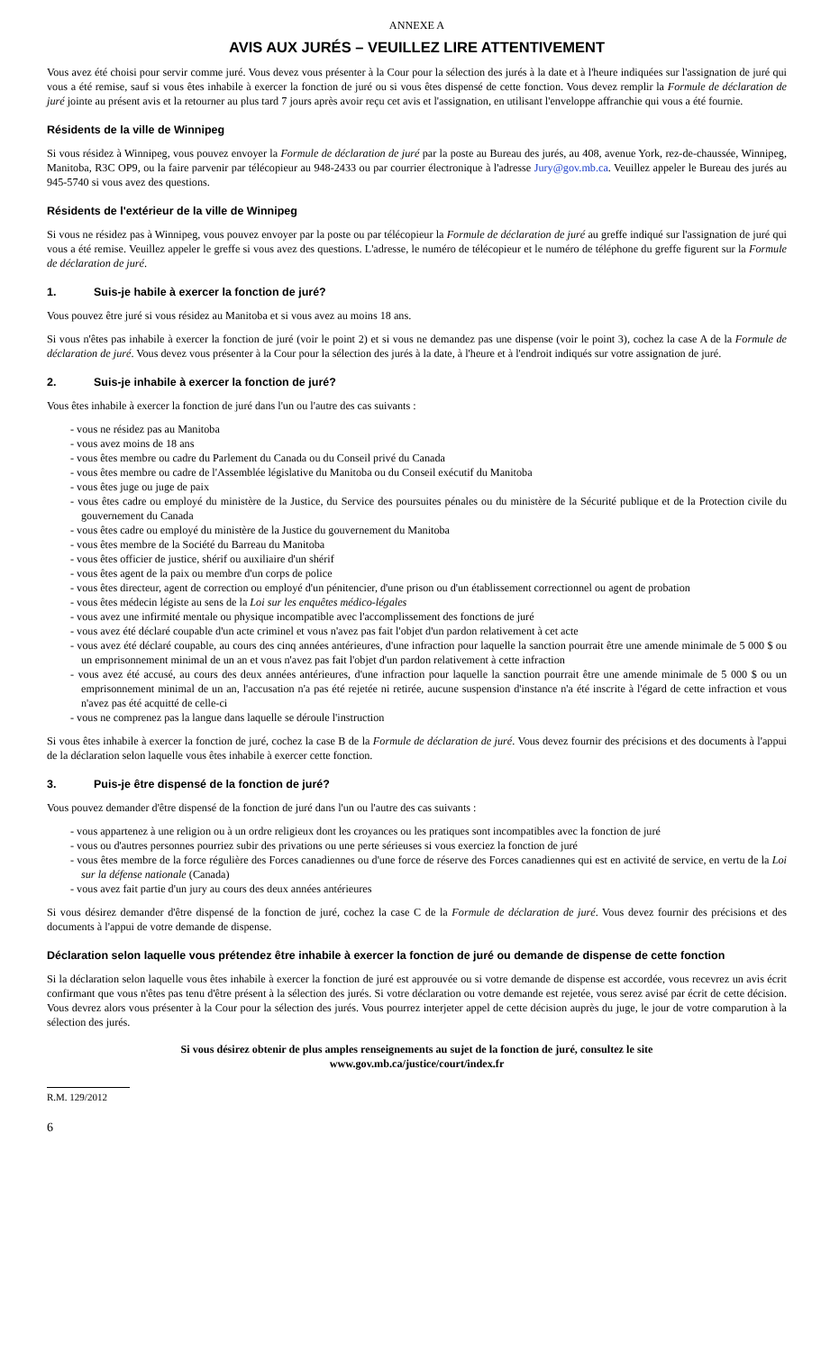ANNEXE A
AVIS AUX JURÉS – VEUILLEZ LIRE ATTENTIVEMENT
Vous avez été choisi pour servir comme juré. Vous devez vous présenter à la Cour pour la sélection des jurés à la date et à l'heure indiquées sur l'assignation de juré qui vous a été remise, sauf si vous êtes inhabile à exercer la fonction de juré ou si vous êtes dispensé de cette fonction. Vous devez remplir la Formule de déclaration de juré jointe au présent avis et la retourner au plus tard 7 jours après avoir reçu cet avis et l'assignation, en utilisant l'enveloppe affranchie qui vous a été fournie.
Résidents de la ville de Winnipeg
Si vous résidez à Winnipeg, vous pouvez envoyer la Formule de déclaration de juré par la poste au Bureau des jurés, au 408, avenue York, rez-de-chaussée, Winnipeg, Manitoba, R3C OP9, ou la faire parvenir par télécopieur au 948-2433 ou par courrier électronique à l'adresse Jury@gov.mb.ca. Veuillez appeler le Bureau des jurés au 945-5740 si vous avez des questions.
Résidents de l'extérieur de la ville de Winnipeg
Si vous ne résidez pas à Winnipeg, vous pouvez envoyer par la poste ou par télécopieur la Formule de déclaration de juré au greffe indiqué sur l'assignation de juré qui vous a été remise. Veuillez appeler le greffe si vous avez des questions. L'adresse, le numéro de télécopieur et le numéro de téléphone du greffe figurent sur la Formule de déclaration de juré.
1. Suis-je habile à exercer la fonction de juré?
Vous pouvez être juré si vous résidez au Manitoba et si vous avez au moins 18 ans.
Si vous n'êtes pas inhabile à exercer la fonction de juré (voir le point 2) et si vous ne demandez pas une dispense (voir le point 3), cochez la case A de la Formule de déclaration de juré. Vous devez vous présenter à la Cour pour la sélection des jurés à la date, à l'heure et à l'endroit indiqués sur votre assignation de juré.
2. Suis-je inhabile à exercer la fonction de juré?
Vous êtes inhabile à exercer la fonction de juré dans l'un ou l'autre des cas suivants :
- vous ne résidez pas au Manitoba
- vous avez moins de 18 ans
- vous êtes membre ou cadre du Parlement du Canada ou du Conseil privé du Canada
- vous êtes membre ou cadre de l'Assemblée législative du Manitoba ou du Conseil exécutif du Manitoba
- vous êtes juge ou juge de paix
- vous êtes cadre ou employé du ministère de la Justice, du Service des poursuites pénales ou du ministère de la Sécurité publique et de la Protection civile du gouvernement du Canada
- vous êtes cadre ou employé du ministère de la Justice du gouvernement du Manitoba
- vous êtes membre de la Société du Barreau du Manitoba
- vous êtes officier de justice, shérif ou auxiliaire d'un shérif
- vous êtes agent de la paix ou membre d'un corps de police
- vous êtes directeur, agent de correction ou employé d'un pénitencier, d'une prison ou d'un établissement correctionnel ou agent de probation
- vous êtes médecin légiste au sens de la Loi sur les enquêtes médico-légales
- vous avez une infirmité mentale ou physique incompatible avec l'accomplissement des fonctions de juré
- vous avez été déclaré coupable d'un acte criminel et vous n'avez pas fait l'objet d'un pardon relativement à cet acte
- vous avez été déclaré coupable, au cours des cinq années antérieures, d'une infraction pour laquelle la sanction pourrait être une amende minimale de 5 000 $ ou un emprisonnement minimal de un an et vous n'avez pas fait l'objet d'un pardon relativement à cette infraction
- vous avez été accusé, au cours des deux années antérieures, d'une infraction pour laquelle la sanction pourrait être une amende minimale de 5 000 $ ou un emprisonnement minimal de un an, l'accusation n'a pas été rejetée ni retirée, aucune suspension d'instance n'a été inscrite à l'égard de cette infraction et vous n'avez pas été acquitté de celle-ci
- vous ne comprenez pas la langue dans laquelle se déroule l'instruction
Si vous êtes inhabile à exercer la fonction de juré, cochez la case B de la Formule de déclaration de juré. Vous devez fournir des précisions et des documents à l'appui de la déclaration selon laquelle vous êtes inhabile à exercer cette fonction.
3. Puis-je être dispensé de la fonction de juré?
Vous pouvez demander d'être dispensé de la fonction de juré dans l'un ou l'autre des cas suivants :
- vous appartenez à une religion ou à un ordre religieux dont les croyances ou les pratiques sont incompatibles avec la fonction de juré
- vous ou d'autres personnes pourriez subir des privations ou une perte sérieuses si vous exerciez la fonction de juré
- vous êtes membre de la force régulière des Forces canadiennes ou d'une force de réserve des Forces canadiennes qui est en activité de service, en vertu de la Loi sur la défense nationale (Canada)
- vous avez fait partie d'un jury au cours des deux années antérieures
Si vous désirez demander d'être dispensé de la fonction de juré, cochez la case C de la Formule de déclaration de juré. Vous devez fournir des précisions et des documents à l'appui de votre demande de dispense.
Déclaration selon laquelle vous prétendez être inhabile à exercer la fonction de juré ou demande de dispense de cette fonction
Si la déclaration selon laquelle vous êtes inhabile à exercer la fonction de juré est approuvée ou si votre demande de dispense est accordée, vous recevrez un avis écrit confirmant que vous n'êtes pas tenu d'être présent à la sélection des jurés. Si votre déclaration ou votre demande est rejetée, vous serez avisé par écrit de cette décision. Vous devrez alors vous présenter à la Cour pour la sélection des jurés. Vous pourrez interjeter appel de cette décision auprès du juge, le jour de votre comparution à la sélection des jurés.
Si vous désirez obtenir de plus amples renseignements au sujet de la fonction de juré, consultez le site
www.gov.mb.ca/justice/court/index.fr
R.M. 129/2012
6